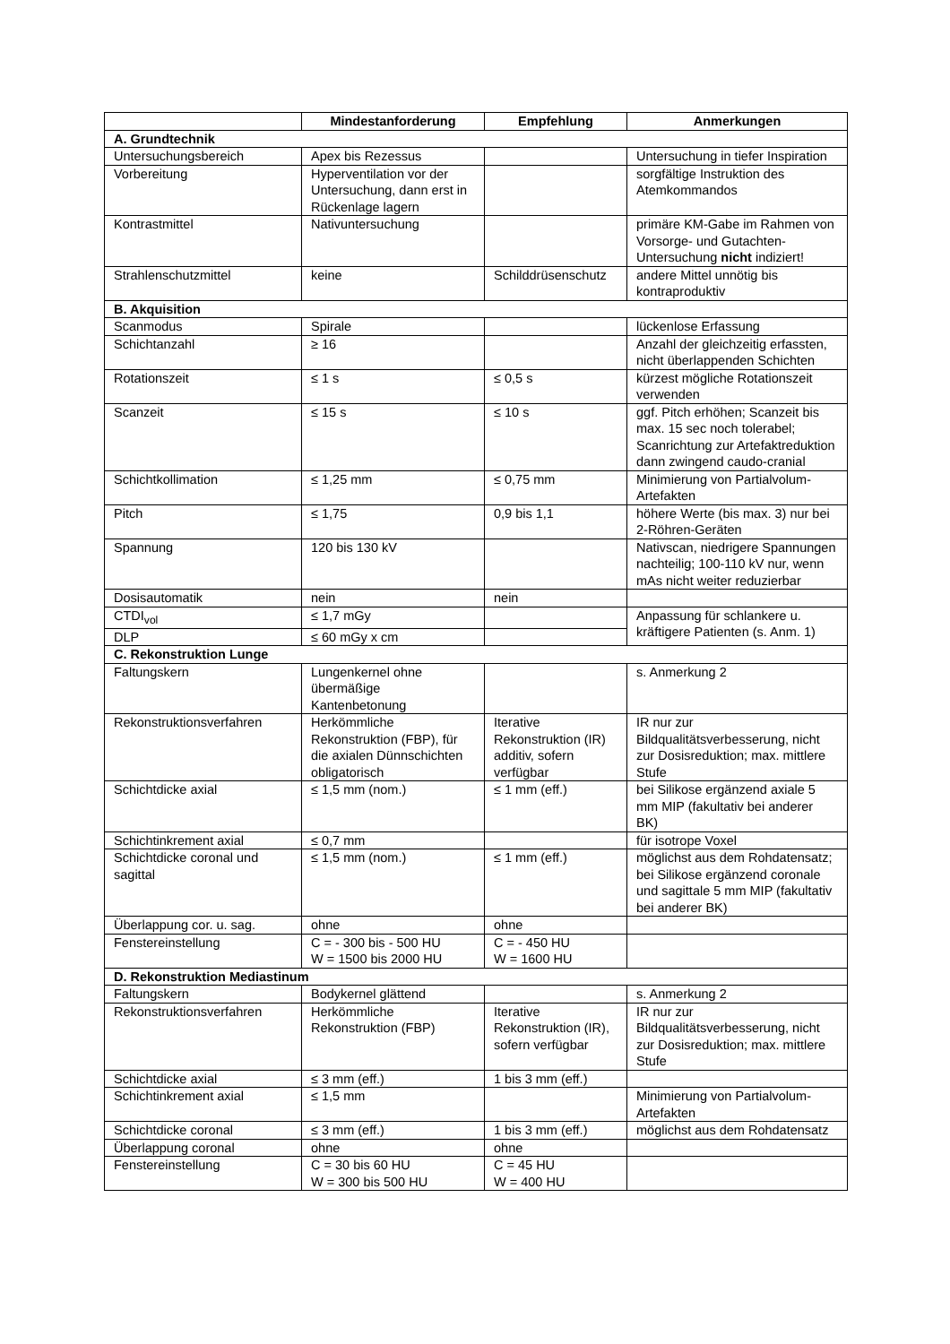| | Mindestanforderung | Empfehlung | Anmerkungen |
| --- | --- | --- | --- |
| A. Grundtechnik | | | |
| Untersuchungsbereich | Apex bis Rezessus | | Untersuchung in tiefer Inspiration |
| Vorbereitung | Hyperventilation vor der Untersuchung, dann erst in Rückenlage lagern | | sorgfältige Instruktion des Atemkommandos |
| Kontrastmittel | Nativuntersuchung | | primäre KM-Gabe im Rahmen von Vorsorge- und Gutachten-Untersuchung nicht indiziert! |
| Strahlenschutzmittel | keine | Schilddrüsenschutz | andere Mittel unnötig bis kontraproduktiv |
| B. Akquisition | | | |
| Scanmodus | Spirale | | lückenlose Erfassung |
| Schichtanzahl | ≥ 16 | | Anzahl der gleichzeitig erfassten, nicht überlappenden Schichten |
| Rotationszeit | ≤ 1 s | ≤ 0,5 s | kürzest mögliche Rotationszeit verwenden |
| Scanzeit | ≤ 15 s | ≤ 10 s | ggf. Pitch erhöhen; Scanzeit bis max. 15 sec noch tolerabel; Scanrichtung zur Artefaktreduktion dann zwingend caudo-cranial |
| Schichtkollimation | ≤ 1,25 mm | ≤ 0,75 mm | Minimierung von Partialvolum-Artefakten |
| Pitch | ≤ 1,75 | 0,9 bis 1,1 | höhere Werte (bis max. 3) nur bei 2-Röhren-Geräten |
| Spannung | 120 bis 130 kV | | Nativscan, niedrigere Spannungen nachteilig; 100-110 kV nur, wenn mAs nicht weiter reduzierbar |
| Dosisautomatik | nein | nein | |
| CTDI<sub>vol</sub> | ≤ 1,7 mGy | | Anpassung für schlankere u. kräftigere Patienten (s. Anm. 1) |
| DLP | ≤ 60 mGy x cm | | |
| C. Rekonstruktion Lunge | | | |
| Faltungskern | Lungenkernel ohne übermäßige Kantenbetonung | | s. Anmerkung 2 |
| Rekonstruktionsverfahren | Herkömmliche Rekonstruktion (FBP), für die axialen Dünnschichten obligatorisch | Iterative Rekonstruktion (IR) additiv, sofern verfügbar | IR nur zur Bildqualitätsverbesserung, nicht zur Dosisreduktion; max. mittlere Stufe |
| Schichtdicke axial | ≤ 1,5 mm (nom.) | ≤ 1 mm (eff.) | bei Silikose ergänzend axiale 5 mm MIP (fakultativ bei anderer BK) |
| Schichtinkrement axial | ≤ 0,7 mm | | für isotrope Voxel |
| Schichtdicke coronal und sagittal | ≤ 1,5 mm (nom.) | ≤ 1 mm (eff.) | möglichst aus dem Rohdatensatz; bei Silikose ergänzend coronale und sagittale 5 mm MIP (fakultativ bei anderer BK) |
| Überlappung cor. u. sag. | ohne | ohne | |
| Fenstereinstellung | C = - 300 bis - 500 HU W = 1500 bis 2000 HU | C = - 450 HU W = 1600 HU | |
| D. Rekonstruktion Mediastinum | | | |
| Faltungskern | Bodykernel glättend | | s. Anmerkung 2 |
| Rekonstruktionsverfahren | Herkömmliche Rekonstruktion (FBP) | Iterative Rekonstruktion (IR), sofern verfügbar | IR nur zur Bildqualitätsverbesserung, nicht zur Dosisreduktion; max. mittlere Stufe |
| Schichtdicke axial | ≤ 3 mm (eff.) | 1 bis 3 mm (eff.) | |
| Schichtinkrement axial | ≤ 1,5 mm | | Minimierung von Partialvolum-Artefakten |
| Schichtdicke coronal | ≤ 3 mm (eff.) | 1 bis 3 mm (eff.) | möglichst aus dem Rohdatensatz |
| Überlappung coronal | ohne | ohne | |
| Fenstereinstellung | C = 30 bis 60 HU W = 300 bis 500 HU | C = 45 HU W = 400 HU | |